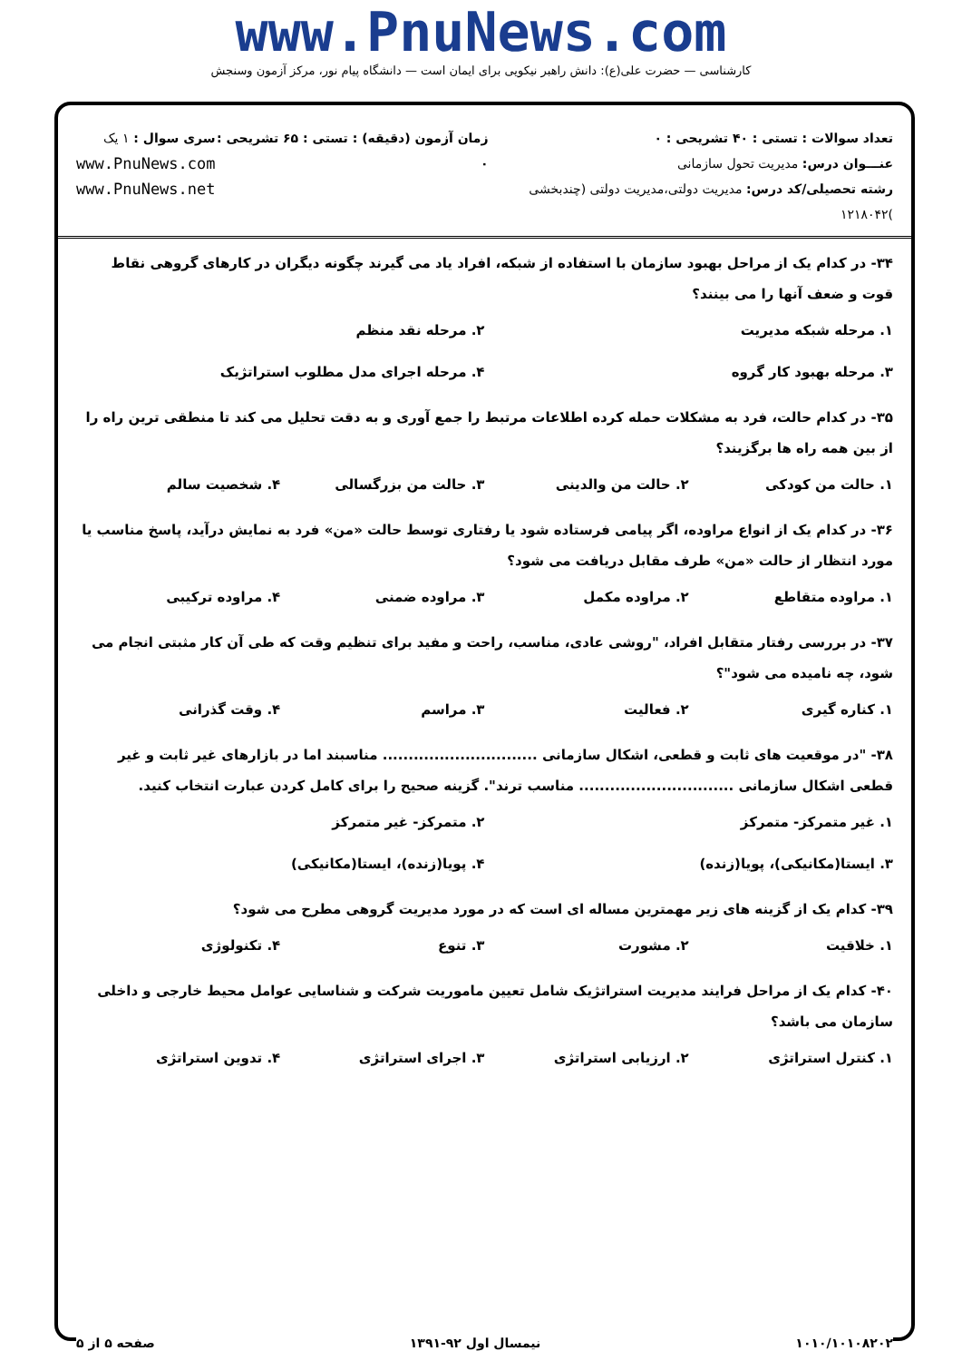www.PnuNews.com
کارشناسی — حضرت علی(ع): دانش راهبر نیکویی برای ایمان است — دانشگاه پیام نور، مرکز آزمون وسنجش
تعداد سوالات : تستی : ۴۰ تشریحی : ۰
عنـــوان درس: مدیریت تحول سازمانی
رشته تحصیلی/کد درس: مدیریت دولتی،مدیریت دولتی (چندبخشی )۱۲۱۸۰۴۲
زمان آزمون (دقیقه) : تستی : ۶۵ تشریحی : ۰
سری سوال : ۱ یک
www.PnuNews.com
www.PnuNews.net
۳۴- در کدام یک از مراحل بهبود سازمان با استفاده از شبکه، افراد یاد می گیرند چگونه دیگران در کارهای گروهی نقاط قوت و ضعف آنها را می بینند؟
۱. مرحله شبکه مدیریت ۲. مرحله نقد منظم
۳. مرحله بهبود کار گروه ۴. مرحله اجرای مدل مطلوب استراتژیک
۳۵- در کدام حالت، فرد به مشکلات حمله کرده اطلاعات مرتبط را جمع آوری و به دقت تحلیل می کند تا منطقی ترین راه را از بین همه راه ها برگزیند؟
۱. حالت من کودکی ۲. حالت من والدینی ۳. حالت من بزرگسالی ۴. شخصیت سالم
۳۶- در کدام یک از انواع مراوده، اگر پیامی فرستاده شود یا رفتاری توسط حالت «من» فرد به نمایش درآید، پاسخ مناسب یا مورد انتظار از حالت «من» طرف مقابل دریافت می شود؟
۱. مراوده متقاطع ۲. مراوده مکمل ۳. مراوده ضمنی ۴. مراوده ترکیبی
۳۷- در بررسی رفتار متقابل افراد، "روشی عادی، مناسب، راحت و مفید برای تنظیم وقت که طی آن کار مثبتی انجام می شود، چه نامیده می شود"؟
۱. کناره گیری ۲. فعالیت ۳. مراسم ۴. وقت گذرانی
۳۸- "در موقعیت های ثابت و قطعی، اشکال سازمانی .............................. مناسبند اما در بازارهای غیر ثابت و غیر قطعی اشکال سازمانی .............................. مناسب ترند". گزینه صحیح را برای کامل کردن عبارت انتخاب کنید.
۱. غیر متمرکز- متمرکز ۲. متمرکز- غیر متمرکز
۳. ایستا(مکانیکی)، پویا(زنده) ۴. پویا(زنده)، ایستا(مکانیکی)
۳۹- کدام یک از گزینه های زیر مهمترین مساله ای است که در مورد مدیریت گروهی مطرح می شود؟
۱. خلاقیت ۲. مشورت ۳. تنوع ۴. تکنولوژی
۴۰- کدام یک از مراحل فرایند مدیریت استراتژیک شامل تعیین ماموریت شرکت و شناسایی عوامل محیط خارجی و داخلی سازمان می باشد؟
۱. کنترل استراتژی ۲. ارزیابی استراتژی ۳. اجرای استراتژی ۴. تدوین استراتژی
۱۰۱۰/۱۰۱۰۸۲۰۲ نیمسال اول ۹۲-۱۳۹۱ صفحه ۵ از ۵